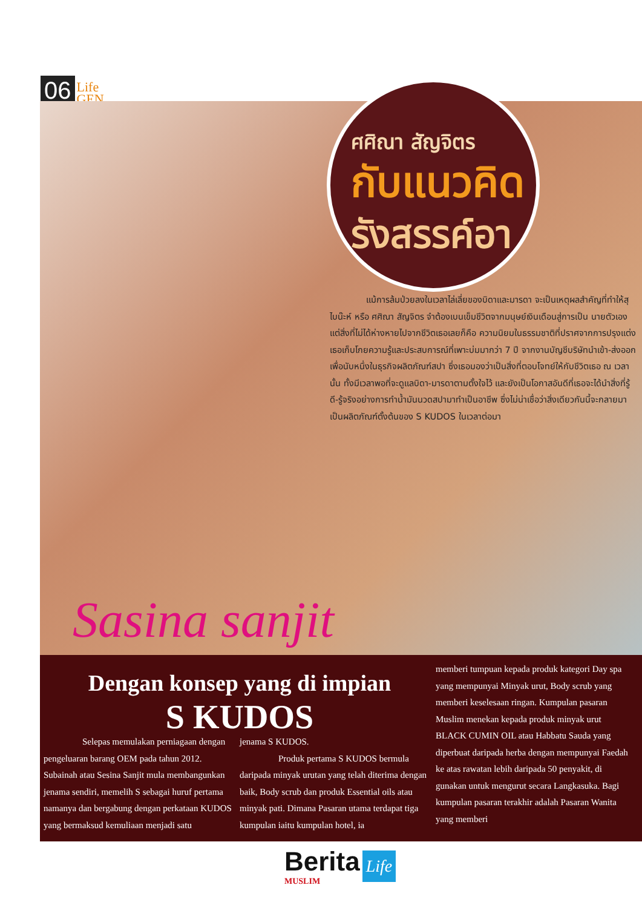06 Life
GEN
ศศิณา สัญจิตร
กับแนวคิด
รังสรรค์อา
แม้การล้มป่วยลงในเวลาไล่เลี่ยของบิดาและมารดา จะเป็นเหตุผลสำคัญที่ทำให้สุไบน๊ะห์ หรือ ศศิณา สัญจิตร จำต้องเบนเข็มชีวิตจากมนุษย์เงินเดือนสู่การเป็น นายตัวเอง แต่สิ่งที่ไม่ได้ห่างหายไปจากชีวิตเธอเลยก็คือ ความนิยมในธรรมชาติที่ปราศจากการปรุงแต่ง เธอเก็บโกยความรู้และประสบการณ์ที่เพาะบ่มมากว่า 7 ปี จากงานบัญชีบริษัทนำเข้า-ส่งออก เพื่อนับหนึ่งในธุรกิจผลิตภัณฑ์สปา ซึ่งเธอมองว่าเป็นสิ่งที่ตอบโจทย์ให้กับชีวิตเธอ ณ เวลานั้น ทั้งมีเวลาพอที่จะดูแลบิดา-มารดาตามตั้งใจไว้ และยังเป็นโอกาสอันดีที่เธอจะได้นำสิ่งที่รู้ดี-รู้จริงอย่างการทำน้ำมันนวดสปามาทำเป็นอาชีพ ซึ่งไม่น่าเชื่อว่าสิ่งเดียวกันนี้จะกลายมาเป็นผลิตภัณฑ์ตั้งต้นของ S KUDOS ในเวลาต่อมา
Sasina sanjit
Dengan konsep yang di impian
S KUDOS
Selepas memulakan perniagaan dengan pengeluaran barang OEM pada tahun 2012. Subainah atau Sesina Sanjit mula membangunkan jenama sendiri, memelih S sebagai huruf pertama namanya dan bergabung dengan perkataan KUDOS yang bermaksud kemuliaan menjadi satu
jenama S KUDOS.
Produk pertama S KUDOS bermula daripada minyak urutan yang telah diterima dengan baik, Body scrub dan produk Essential oils atau minyak pati. Dimana Pasaran utama terdapat tiga kumpulan iaitu kumpulan hotel, ia
memberi tumpuan kepada produk kategori Day spa yang mempunyai Minyak urut, Body scrub yang memberi keselesaan ringan. Kumpulan pasaran Muslim menekan kepada produk minyak urut BLACK CUMIN OIL atau Habbatu Sauda yang diperbuat daripada herba dengan mempunyai Faedah ke atas rawatan lebih daripada 50 penyakit, di gunakan untuk mengurut secara Langkasuka. Bagi kumpulan pasaran terakhir adalah Pasaran Wanita yang memberi
Berita
MUSLIM
Life